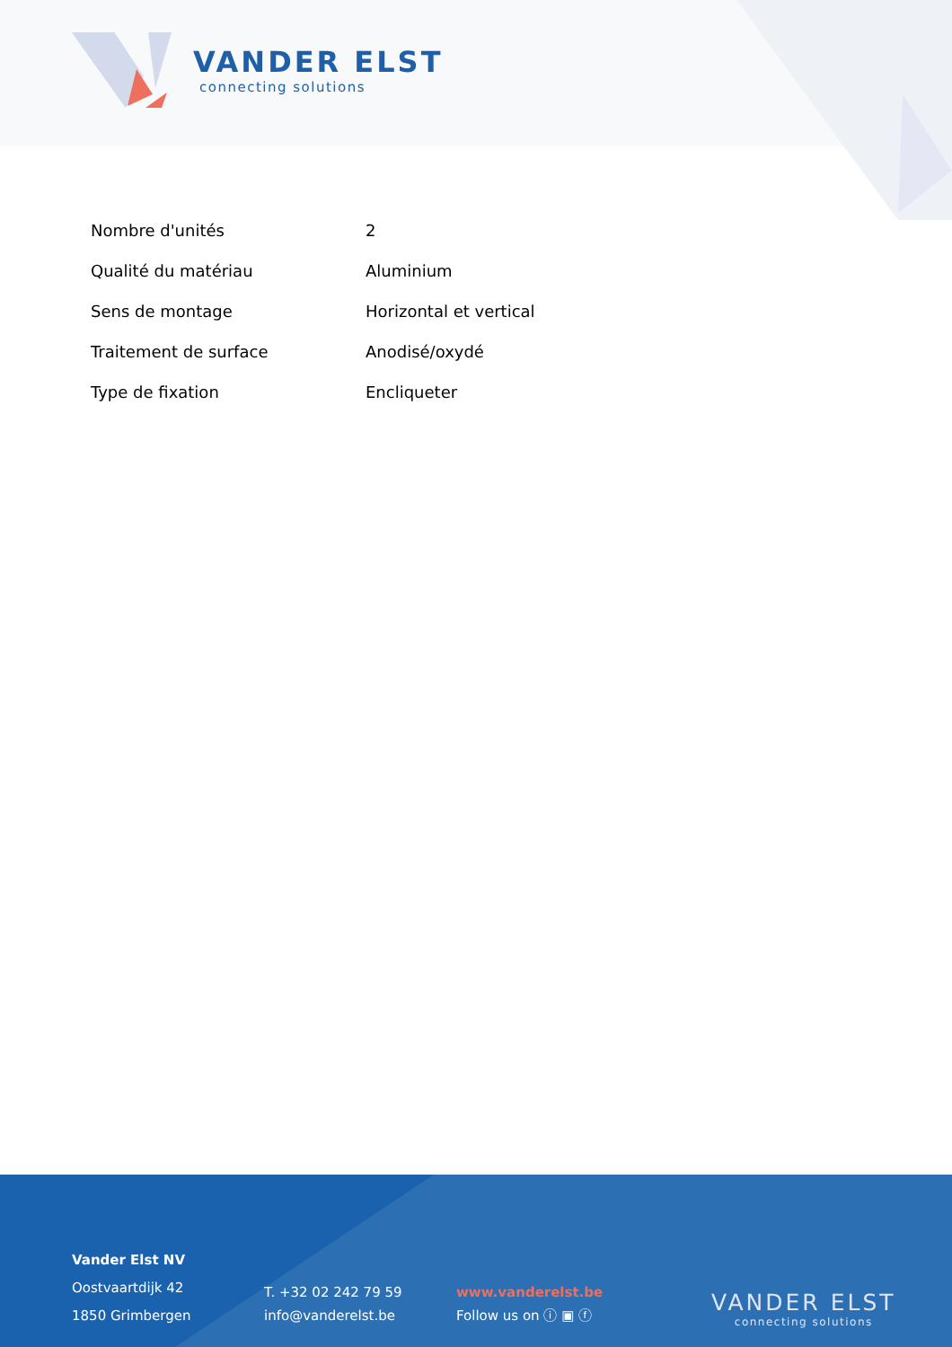VANDER ELST
connecting solutions
| Nombre d'unités | 2 |
| Qualité du matériau | Aluminium |
| Sens de montage | Horizontal et vertical |
| Traitement de surface | Anodisé/oxydé |
| Type de fixation | Encliqueter |
Vander Elst NV
Oostvaartdijk 42
1850 Grimbergen
T. +32 02 242 79 59
info@vanderelst.be
www.vanderelst.be
Follow us on ⓘ ▣ ⓕ
VANDER ELST
connecting solutions